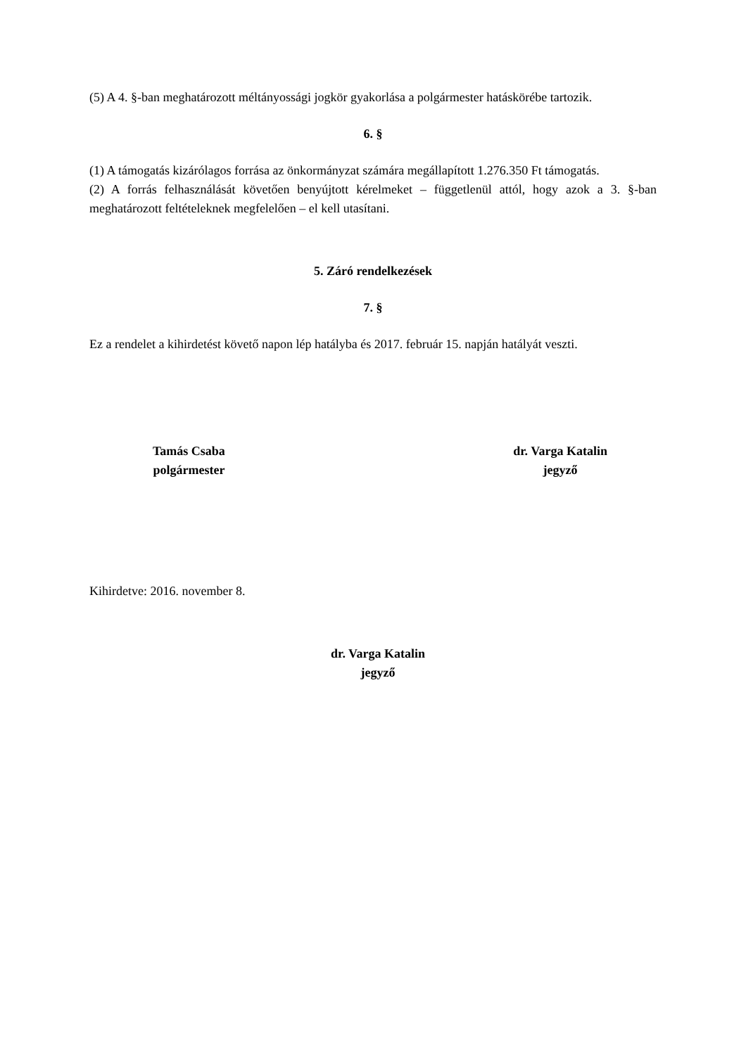(5) A 4. §-ban meghatározott méltányossági jogkör gyakorlása a polgármester hatáskörébe tartozik.
6. §
(1) A támogatás kizárólagos forrása az önkormányzat számára megállapított 1.276.350 Ft támogatás.
(2) A forrás felhasználását követően benyújtott kérelmeket – függetlenül attól, hogy azok a 3. §-ban meghatározott feltételeknek megfelelően – el kell utasítani.
5. Záró rendelkezések
7. §
Ez a rendelet a kihirdetést követő napon lép hatályba és 2017. február 15. napján hatályát veszti.
Tamás Csaba
polgármester
dr. Varga Katalin
jegyző
Kihirdetve: 2016. november 8.
dr. Varga Katalin
jegyző